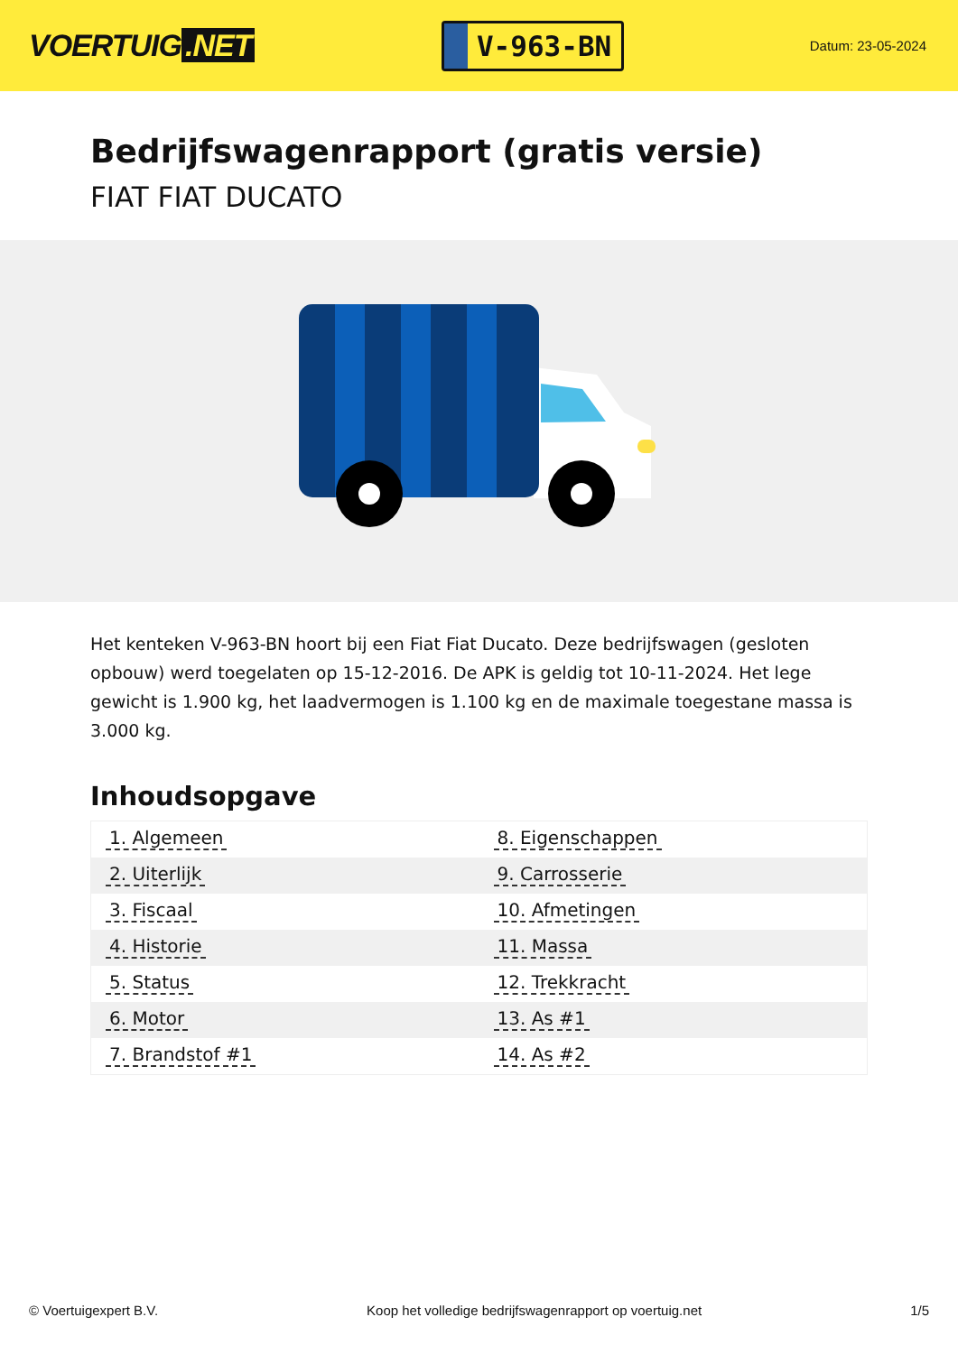VOERTUIG.NET
V-963-BN
Datum: 23-05-2024
Bedrijfswagenrapport (gratis versie)
FIAT FIAT DUCATO
Het kenteken V-963-BN hoort bij een Fiat Fiat Ducato. Deze bedrijfswagen (gesloten opbouw) werd toegelaten op 15-12-2016. De APK is geldig tot 10-11-2024. Het lege gewicht is 1.900 kg, het laadvermogen is 1.100 kg en de maximale toegestane massa is 3.000 kg.
Inhoudsopgave
| 1. Algemeen | 8. Eigenschappen |
| 2. Uiterlijk | 9. Carrosserie |
| 3. Fiscaal | 10. Afmetingen |
| 4. Historie | 11. Massa |
| 5. Status | 12. Trekkracht |
| 6. Motor | 13. As #1 |
| 7. Brandstof #1 | 14. As #2 |
© Voertuigexpert B.V. Koop het volledige bedrijfswagenrapport op voertuig.net 1/5